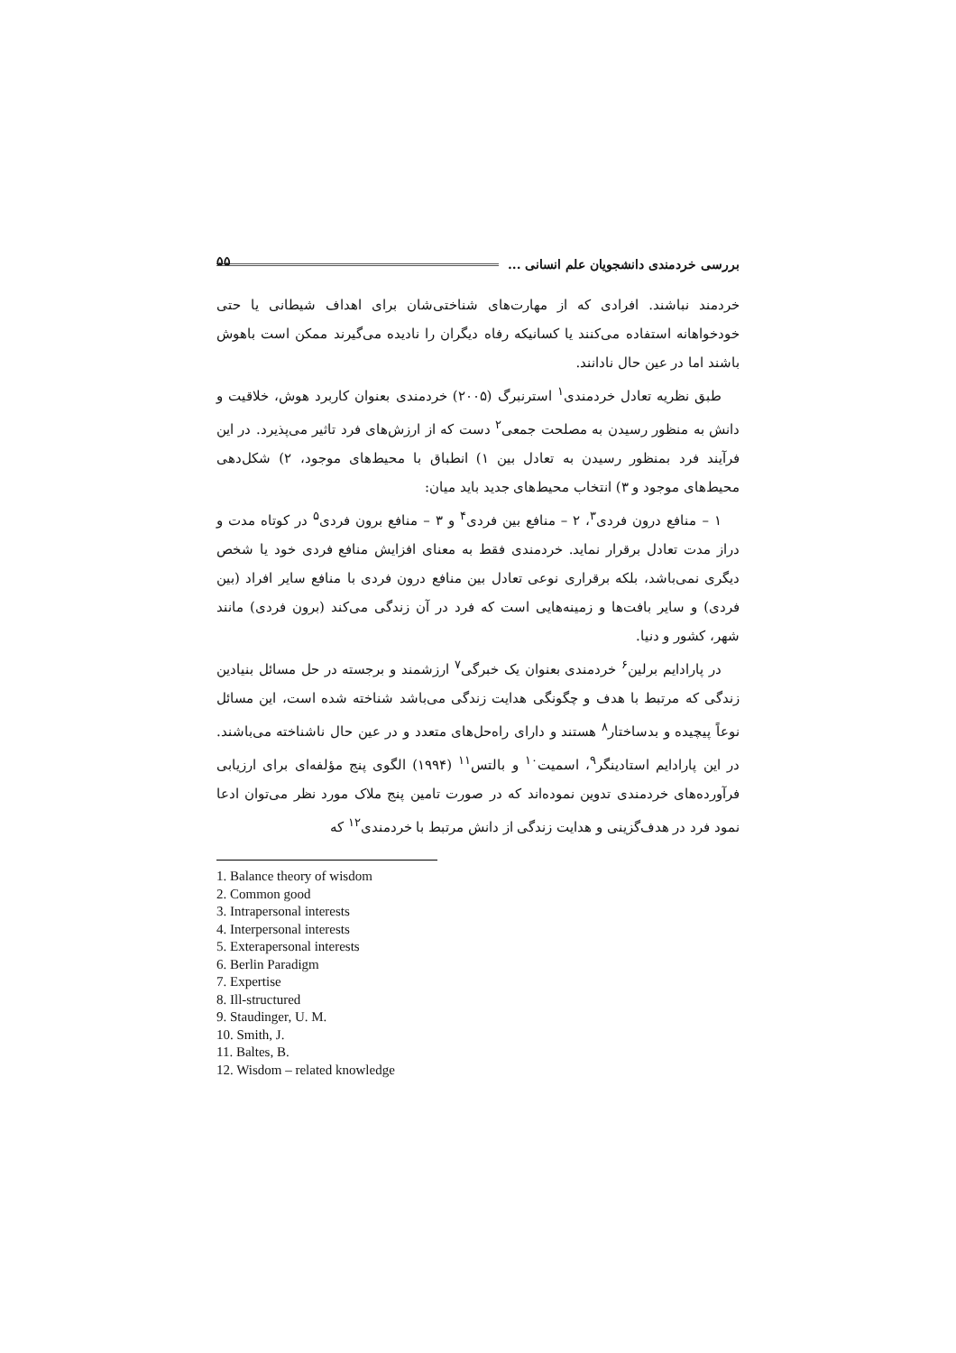بررسی خردمندی دانشجویان علم انسانی ...
۵۵
خردمند نباشند. افرادی که از مهارت‌های شناختی‌شان برای اهداف شیطانی یا حتی خودخواهانه استفاده می‌کنند یا کسانیکه رفاه دیگران را نادیده می‌گیرند ممکن است باهوش باشند اما در عین حال نادانند.
طبق نظریه تعادل خردمندی<sup>۱</sup> استرنبرگ (۲۰۰۵) خردمندی بعنوان کاربرد هوش، خلاقیت و دانش به منظور رسیدن به مصلحت جمعی<sup>۲</sup> دست که از ارزش‌های فرد تاثیر می‌پذیرد. در این فرآیند فرد بمنظور رسیدن به تعادل بین ۱) انطباق با محیط‌های موجود، ۲) شکل‌دهی محیط‌های موجود و ۳) انتخاب محیط‌های جدید باید میان:
۱ – منافع درون فردی<sup>۳</sup>، ۲ – منافع بین فردی<sup>۴</sup> و ۳ – منافع برون فردی<sup>۵</sup> در کوتاه مدت و دراز مدت تعادل برقرار نماید. خردمندی فقط به معنای افزایش منافع فردی خود یا شخص دیگری نمی‌باشد، بلکه برقراری نوعی تعادل بین منافع درون فردی با منافع سایر افراد (بین فردی) و سایر بافت‌ها و زمینه‌هایی است که فرد در آن زندگی می‌کند (برون فردی) مانند شهر، کشور و دنیا.
در پارادایم برلین<sup>۶</sup> خردمندی بعنوان یک خبرگی<sup>۷</sup> ارزشمند و برجسته در حل مسائل بنیادین زندگی که مرتبط با هدف و چگونگی هدایت زندگی می‌باشد شناخته شده است، این مسائل نوعاً پیچیده و بدساختار<sup>۸</sup> هستند و دارای راه‌حل‌های متعدد و در عین حال ناشناخته می‌باشند. در این پارادایم استادینگر<sup>۹</sup>، اسمیت<sup>۱۰</sup> و بالتس<sup>۱۱</sup> (۱۹۹۴) الگوی پنج مؤلفه‌ای برای ارزیابی فرآورده‌های خردمندی تدوین نموده‌اند که در صورت تامین پنج ملاک مورد نظر می‌توان ادعا نمود فرد در هدف‌گزینی و هدایت زندگی از دانش مرتبط با خردمندی<sup>۱۲</sup> که
1. Balance theory of wisdom
2. Common good
3. Intrapersonal interests
4. Interpersonal interests
5. Exterapersonal interests
6. Berlin Paradigm
7. Expertise
8. Ill-structured
9. Staudinger, U. M.
10. Smith, J.
11. Baltes, B.
12. Wisdom – related knowledge